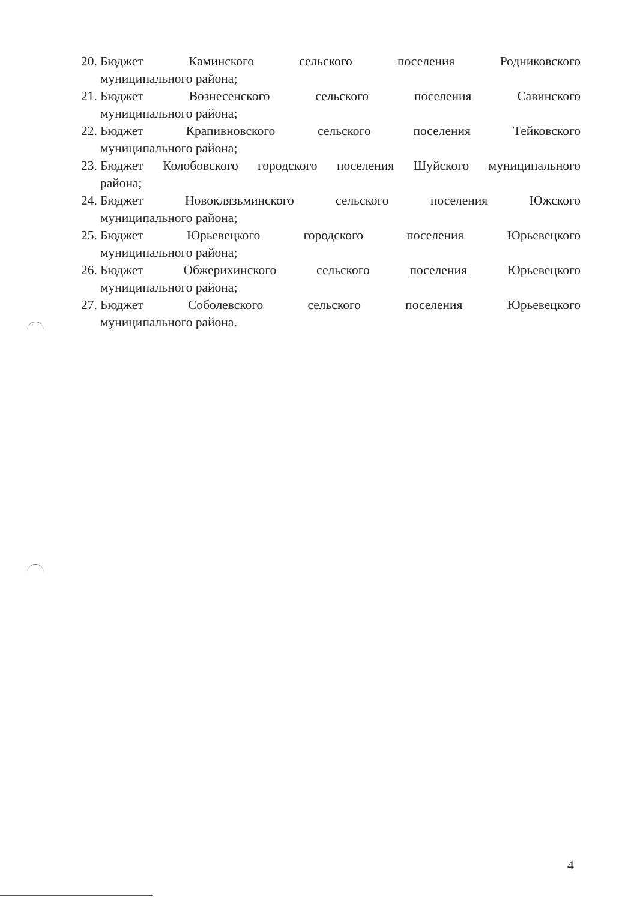20. Бюджет Каминского сельского поселения Родниковского
муниципального района;
21. Бюджет Вознесенского сельского поселения Савинского
муниципального района;
22. Бюджет Крапивновского сельского поселения Тейковского
муниципального района;
23. Бюджет Колобовского городского поселения Шуйского муниципального
района;
24. Бюджет Новоклязьминского сельского поселения Южского
муниципального района;
25. Бюджет Юрьевецкого городского поселения Юрьевецкого
муниципального района;
26. Бюджет Обжерихинского сельского поселения Юрьевецкого
муниципального района;
27. Бюджет Соболевского сельского поселения Юрьевецкого
муниципального района.
4